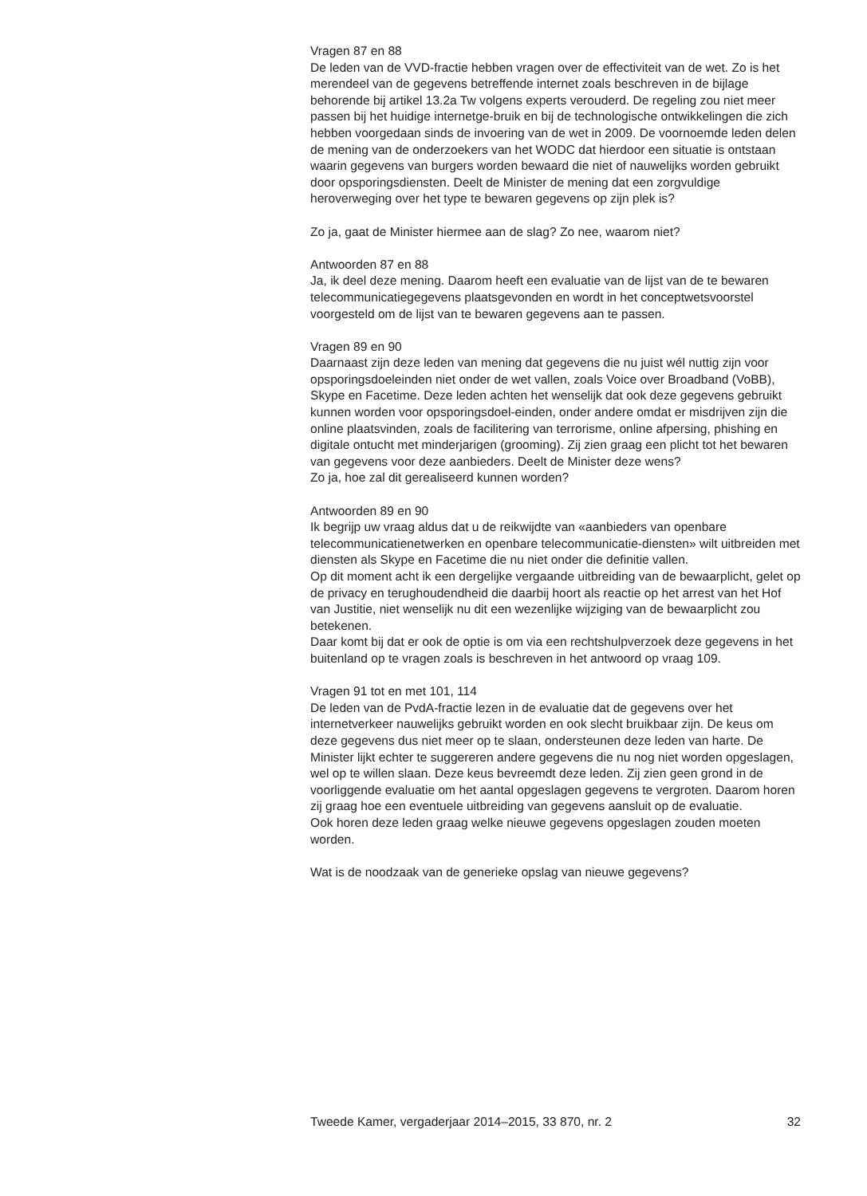Vragen 87 en 88
De leden van de VVD-fractie hebben vragen over de effectiviteit van de wet. Zo is het merendeel van de gegevens betreffende internet zoals beschreven in de bijlage behorende bij artikel 13.2a Tw volgens experts verouderd. De regeling zou niet meer passen bij het huidige internetge-bruik en bij de technologische ontwikkelingen die zich hebben voorgedaan sinds de invoering van de wet in 2009. De voornoemde leden delen de mening van de onderzoekers van het WODC dat hierdoor een situatie is ontstaan waarin gegevens van burgers worden bewaard die niet of nauwelijks worden gebruikt door opsporingsdiensten. Deelt de Minister de mening dat een zorgvuldige heroverweging over het type te bewaren gegevens op zijn plek is?
Zo ja, gaat de Minister hiermee aan de slag? Zo nee, waarom niet?
Antwoorden 87 en 88
Ja, ik deel deze mening. Daarom heeft een evaluatie van de lijst van de te bewaren telecommunicatiegegevens plaatsgevonden en wordt in het conceptwetsvoorstel voorgesteld om de lijst van te bewaren gegevens aan te passen.
Vragen 89 en 90
Daarnaast zijn deze leden van mening dat gegevens die nu juist wél nuttig zijn voor opsporingsdoeleinden niet onder de wet vallen, zoals Voice over Broadband (VoBB), Skype en Facetime. Deze leden achten het wenselijk dat ook deze gegevens gebruikt kunnen worden voor opsporingsdoel-einden, onder andere omdat er misdrijven zijn die online plaatsvinden, zoals de facilitering van terrorisme, online afpersing, phishing en digitale ontucht met minderjarigen (grooming). Zij zien graag een plicht tot het bewaren van gegevens voor deze aanbieders. Deelt de Minister deze wens?
Zo ja, hoe zal dit gerealiseerd kunnen worden?
Antwoorden 89 en 90
Ik begrijp uw vraag aldus dat u de reikwijdte van «aanbieders van openbare telecommunicatienetwerken en openbare telecommunicatie-diensten» wilt uitbreiden met diensten als Skype en Facetime die nu niet onder die definitie vallen.
Op dit moment acht ik een dergelijke vergaande uitbreiding van de bewaarplicht, gelet op de privacy en terughoudendheid die daarbij hoort als reactie op het arrest van het Hof van Justitie, niet wenselijk nu dit een wezenlijke wijziging van de bewaarplicht zou betekenen.
Daar komt bij dat er ook de optie is om via een rechtshulpverzoek deze gegevens in het buitenland op te vragen zoals is beschreven in het antwoord op vraag 109.
Vragen 91 tot en met 101, 114
De leden van de PvdA-fractie lezen in de evaluatie dat de gegevens over het internetverkeer nauwelijks gebruikt worden en ook slecht bruikbaar zijn. De keus om deze gegevens dus niet meer op te slaan, ondersteunen deze leden van harte. De Minister lijkt echter te suggereren andere gegevens die nu nog niet worden opgeslagen, wel op te willen slaan. Deze keus bevreemdt deze leden. Zij zien geen grond in de voorliggende evaluatie om het aantal opgeslagen gegevens te vergroten. Daarom horen zij graag hoe een eventuele uitbreiding van gegevens aansluit op de evaluatie.
Ook horen deze leden graag welke nieuwe gegevens opgeslagen zouden moeten worden.
Wat is de noodzaak van de generieke opslag van nieuwe gegevens?
Tweede Kamer, vergaderjaar 2014–2015, 33 870, nr. 2 32